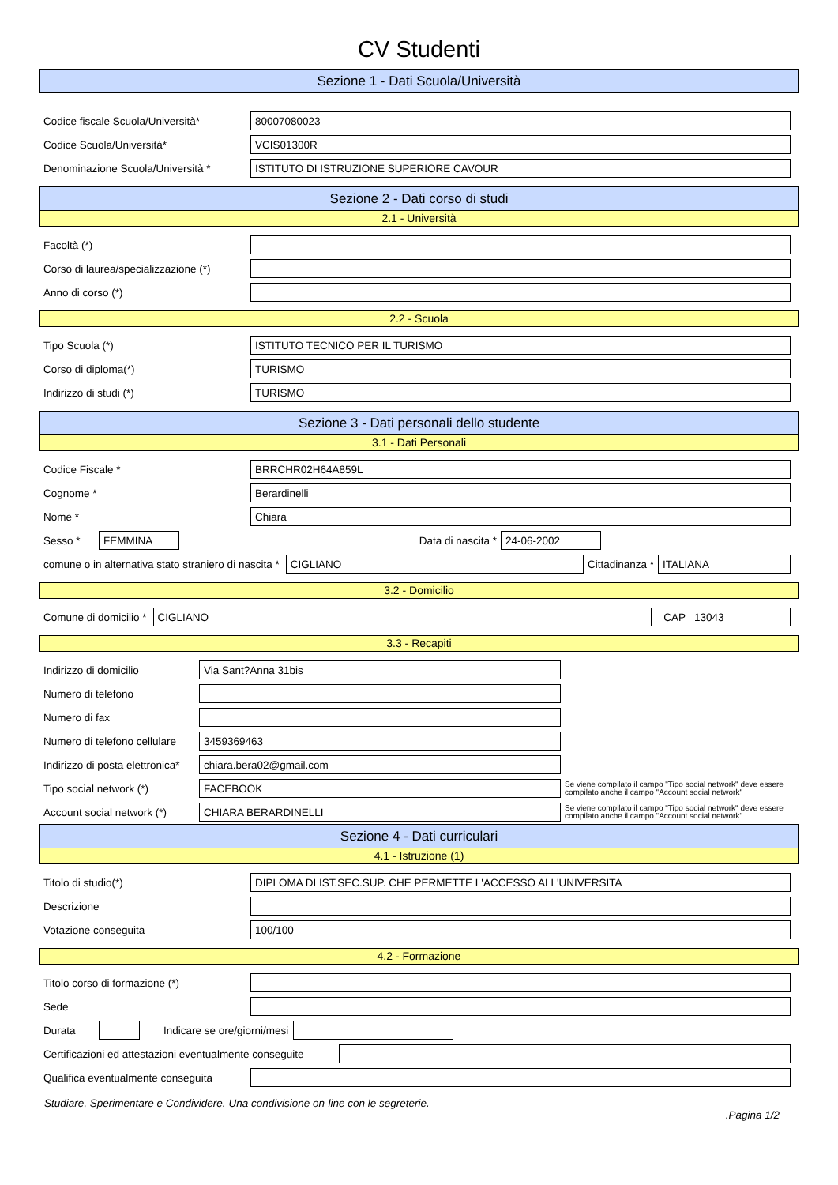CV Studenti
Sezione 1 - Dati Scuola/Università
Codice fiscale Scuola/Università* 80007080023
Codice Scuola/Università* VCIS01300R
Denominazione Scuola/Università * ISTITUTO DI ISTRUZIONE SUPERIORE CAVOUR
Sezione 2 - Dati corso di studi
2.1 - Università
Facoltà (*)
Corso di laurea/specializzazione (*)
Anno di corso (*)
2.2 - Scuola
Tipo Scuola (*) ISTITUTO TECNICO PER IL TURISMO
Corso di diploma(*) TURISMO
Indirizzo di studi (*) TURISMO
Sezione 3 - Dati personali dello studente
3.1 - Dati Personali
Codice Fiscale * BRRCHR02H64A859L
Cognome * Berardinelli
Nome * Chiara
Sesso * FEMMINA Data di nascita * 24-06-2002
comune o in alternativa stato straniero di nascita * CIGLIANO Cittadinanza * ITALIANA
3.2 - Domicilio
Comune di domicilio * CIGLIANO CAP 13043
3.3 - Recapiti
Indirizzo di domicilio Via Sant?Anna 31bis
Numero di telefono
Numero di fax
Numero di telefono cellulare 3459369463
Indirizzo di posta elettronica* chiara.bera02@gmail.com
Tipo social network (*) FACEBOOK Se viene compilato il campo "Tipo social network" deve essere compilato anche il campo "Account social network"
Account social network (*) CHIARA BERARDINELLI Se viene compilato il campo "Tipo social network" deve essere compilato anche il campo "Account social network"
Sezione 4 - Dati curriculari
4.1 - Istruzione (1)
Titolo di studio(*) DIPLOMA DI IST.SEC.SUP. CHE PERMETTE L'ACCESSO ALL'UNIVERSITA
Descrizione
Votazione conseguita 100/100
4.2 - Formazione
Titolo corso di formazione (*)
Sede
Durata Indicare se ore/giorni/mesi
Certificazioni ed attestazioni eventualmente conseguite
Qualifica eventualmente conseguita
Studiare, Sperimentare e Condividere. Una condivisione on-line con le segreterie.
.Pagina 1/2